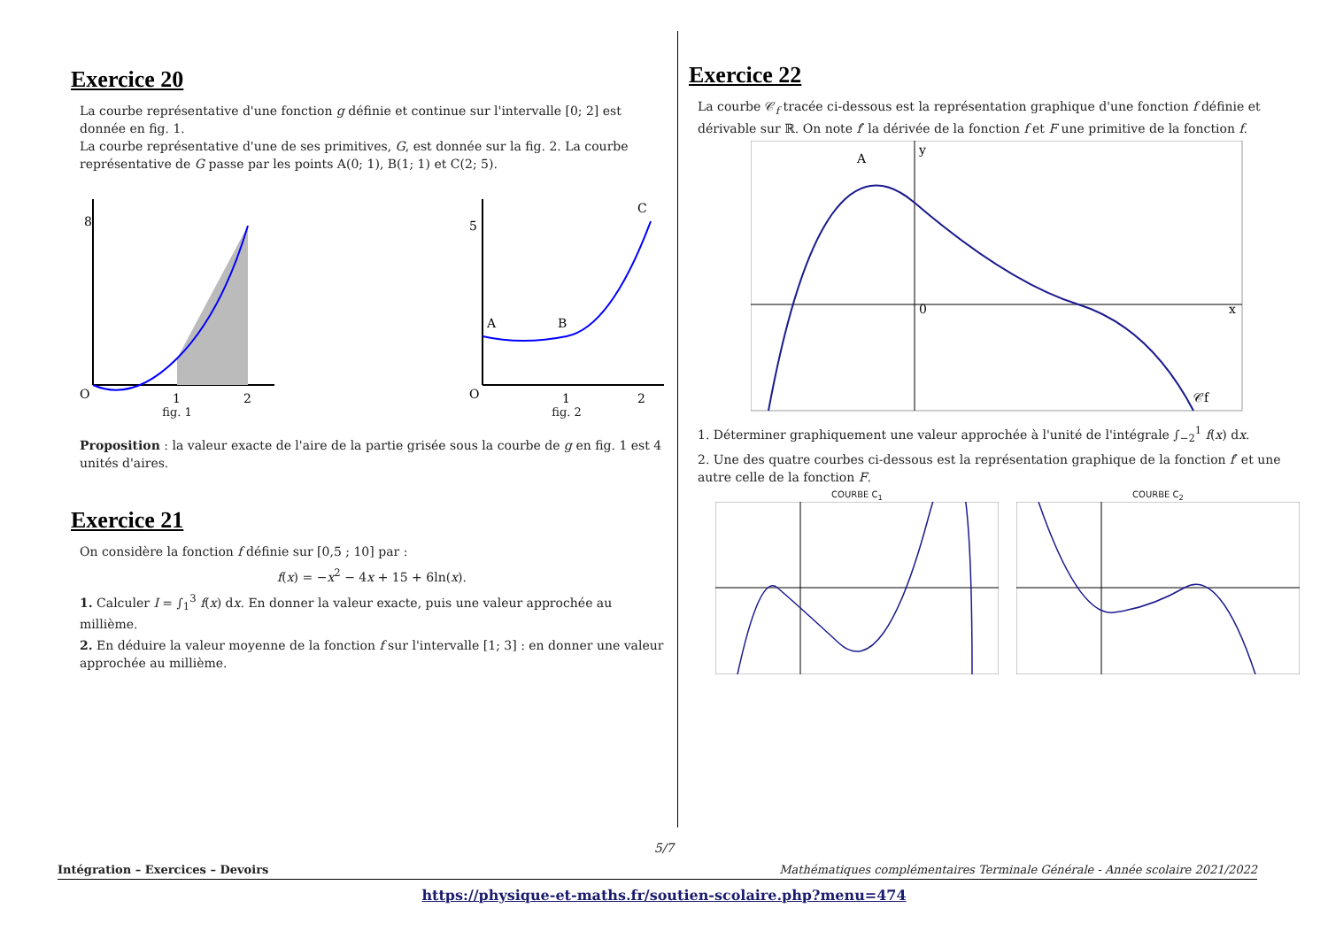Exercice 20
La courbe représentative d'une fonction g définie et continue sur l'intervalle [0; 2] est donnée en fig. 1.
La courbe représentative d'une de ses primitives, G, est donnée sur la fig. 2. La courbe représentative de G passe par les points A(0; 1), B(1; 1) et C(2; 5).
8
1
2
O
fig. 1
A
B
C
5
1
2
O
fig. 2
Proposition : la valeur exacte de l'aire de la partie grisée sous la courbe de g en fig. 1 est 4 unités d'aires.
Exercice 21
On considère la fonction f définie sur [0,5 ; 10] par :
f(x) = −x<sup>2</sup> − 4x + 15 + 6ln(x).
1. Calculer I = ∫<sub>1</sub><sup>3</sup> f(x) dx. En donner la valeur exacte, puis une valeur approchée au millième.
2. En déduire la valeur moyenne de la fonction f sur l'intervalle [1; 3] : en donner une valeur approchée au millième.
Exercice 22
La courbe 𝒞<sub>f</sub> tracée ci-dessous est la représentation graphique d'une fonction f définie et dérivable sur ℝ. On note f′ la dérivée de la fonction f et F une primitive de la fonction f.
A
0
x
y
𝒞f
1. Déterminer graphiquement une valeur approchée à l'unité de l'intégrale ∫<sub>−2</sub><sup>1</sup> f(x) dx.
2. Une des quatre courbes ci-dessous est la représentation graphique de la fonction f′ et une autre celle de la fonction F.
COURBE C<sub>1</sub>
COURBE C<sub>2</sub>
5/7
Intégration – Exercices – Devoirs Mathématiques complémentaires Terminale Générale - Année scolaire 2021/2022
https://physique-et-maths.fr/soutien-scolaire.php?menu=474